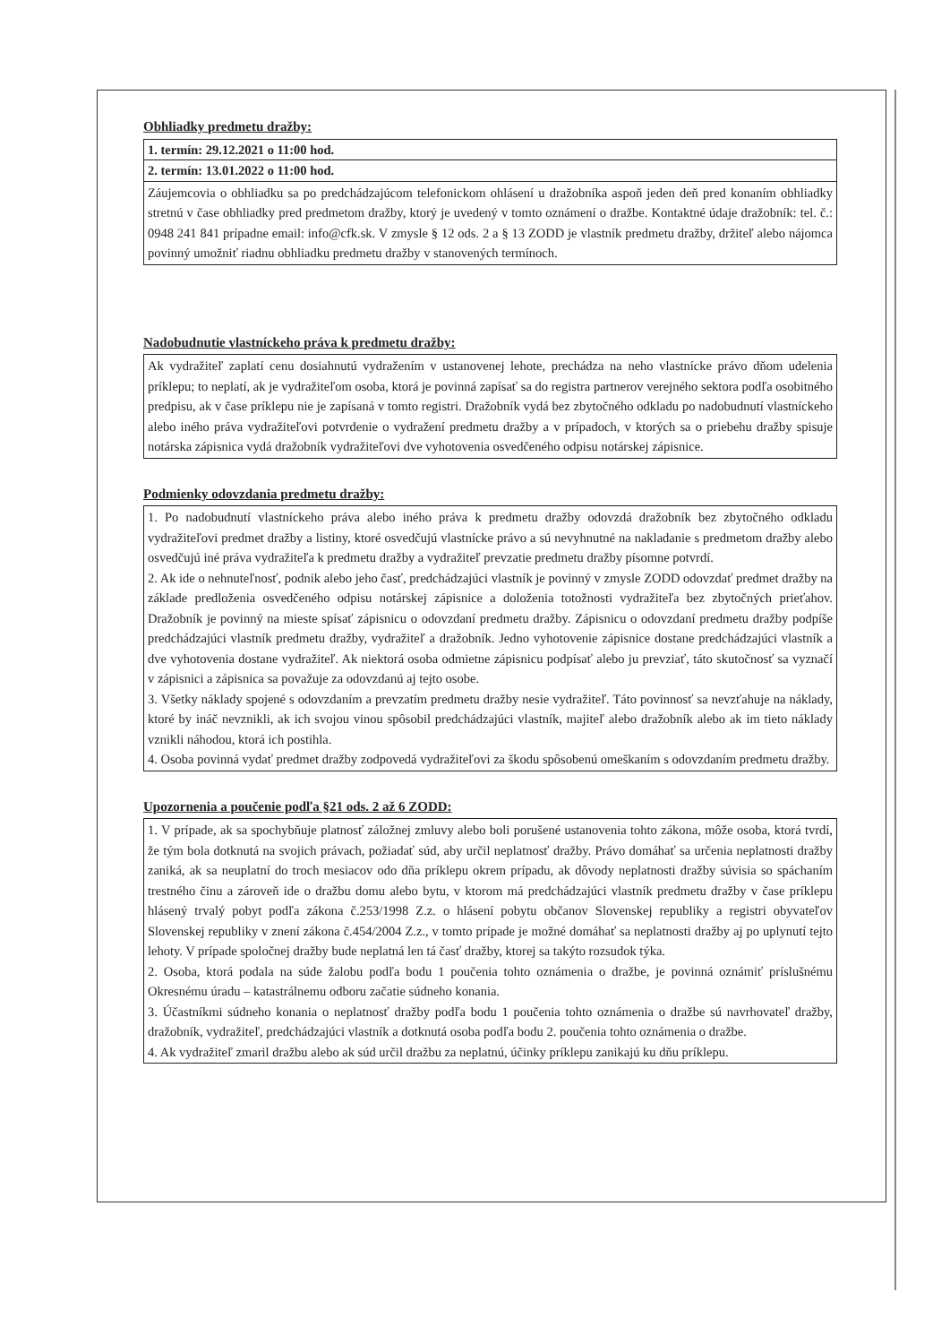Obhliadky predmetu dražby:
1. termín: 29.12.2021 o 11:00 hod.
2. termín: 13.01.2022 o 11:00 hod.
Záujemcovia o obhliadku sa po predchádzajúcom telefonickom ohlásení u dražobníka aspoň jeden deň pred konaním obhliadky stretnú v čase obhliadky pred predmetom dražby, ktorý je uvedený v tomto oznámení o dražbe. Kontaktné údaje dražobník: tel. č.: 0948 241 841 prípadne email: info@cfk.sk. V zmysle § 12 ods. 2 a § 13 ZODD je vlastník predmetu dražby, držiteľ alebo nájomca povinný umožniť riadnu obhliadku predmetu dražby v stanovených termínoch.
Nadobudnutie vlastníckeho práva k predmetu dražby:
Ak vydražiteľ zaplatí cenu dosiahnutú vydražením v ustanovenej lehote, prechádza na neho vlastnícke právo dňom udelenia príklepu; to neplatí, ak je vydražiteľom osoba, ktorá je povinná zapísať sa do registra partnerov verejného sektora podľa osobitného predpisu, ak v čase príklepu nie je zapísaná v tomto registri. Dražobník vydá bez zbytočného odkladu po nadobudnutí vlastníckeho alebo iného práva vydražiteľovi potvrdenie o vydražení predmetu dražby a v prípadoch, v ktorých sa o priebehu dražby spisuje notárska zápisnica vydá dražobník vydražiteľovi dve vyhotovenia osvedčeného odpisu notárskej zápisnice.
Podmienky odovzdania predmetu dražby:
1. Po nadobudnutí vlastníckeho práva alebo iného práva k predmetu dražby odovzdá dražobník bez zbytočného odkladu vydražiteľovi predmet dražby a listiny, ktoré osvedčujú vlastnícke právo a sú nevyhnutné na nakladanie s predmetom dražby alebo osvedčujú iné práva vydražiteľa k predmetu dražby a vydražiteľ prevzatie predmetu dražby písomne potvrdí.
2. Ak ide o nehnuteľnosť, podnik alebo jeho časť, predchádzajúci vlastník je povinný v zmysle ZODD odovzdať predmet dražby na základe predloženia osvedčeného odpisu notárskej zápisnice a doloženia totožnosti vydražiteľa bez zbytočných prieťahov. Dražobník je povinný na mieste spísať zápisnicu o odovzdaní predmetu dražby. Zápisnicu o odovzdaní predmetu dražby podpíše predchádzajúci vlastník predmetu dražby, vydražiteľ a dražobník. Jedno vyhotovenie zápisnice dostane predchádzajúci vlastník a dve vyhotovenia dostane vydražiteľ. Ak niektorá osoba odmietne zápisnicu podpísať alebo ju prevziať, táto skutočnosť sa vyznačí v zápisnici a zápisnica sa považuje za odovzdanú aj tejto osobe.
3. Všetky náklady spojené s odovzdaním a prevzatím predmetu dražby nesie vydražiteľ. Táto povinnosť sa nevzťahuje na náklady, ktoré by ináč nevznikli, ak ich svojou vinou spôsobil predchádzajúci vlastník, majiteľ alebo dražobník alebo ak im tieto náklady vznikli náhodou, ktorá ich postihla.
4. Osoba povinná vydať predmet dražby zodpovedá vydražiteľovi za škodu spôsobenú omeškaním s odovzdaním predmetu dražby.
Upozornenia a poučenie podľa §21 ods. 2 až 6 ZODD:
1. V prípade, ak sa spochybňuje platnosť záložnej zmluvy alebo boli porušené ustanovenia tohto zákona, môže osoba, ktorá tvrdí, že tým bola dotknutá na svojich právach, požiadať súd, aby určil neplatnosť dražby. Právo domáhať sa určenia neplatnosti dražby zaniká, ak sa neuplatní do troch mesiacov odo dňa príklepu okrem prípadu, ak dôvody neplatnosti dražby súvisia so spáchaním trestného činu a zároveň ide o dražbu domu alebo bytu, v ktorom má predchádzajúci vlastník predmetu dražby v čase príklepu hlásený trvalý pobyt podľa zákona č.253/1998 Z.z. o hlásení pobytu občanov Slovenskej republiky a registri obyvateľov Slovenskej republiky v znení zákona č.454/2004 Z.z., v tomto prípade je možné domáhať sa neplatnosti dražby aj po uplynutí tejto lehoty. V prípade spoločnej dražby bude neplatná len tá časť dražby, ktorej sa takýto rozsudok týka.
2. Osoba, ktorá podala na súde žalobu podľa bodu 1 poučenia tohto oznámenia o dražbe, je povinná oznámiť príslušnému Okresnému úradu – katastrálnemu odboru začatie súdneho konania.
3. Účastníkmi súdneho konania o neplatnosť dražby podľa bodu 1 poučenia tohto oznámenia o dražbe sú navrhovateľ dražby, dražobník, vydražiteľ, predchádzajúci vlastník a dotknutá osoba podľa bodu 2. poučenia tohto oznámenia o dražbe.
4. Ak vydražiteľ zmaril dražbu alebo ak súd určil dražbu za neplatnú, účinky príklepu zanikajú ku dňu príklepu.